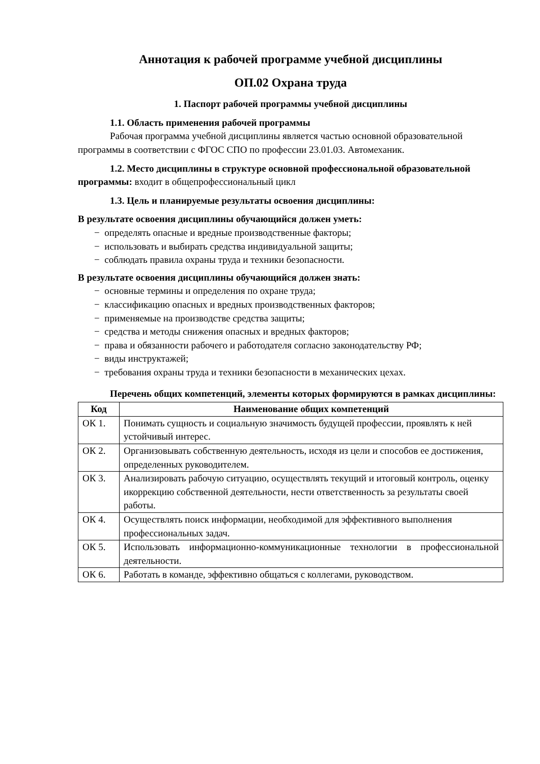Аннотация к рабочей программе учебной дисциплины
ОП.02 Охрана труда
1. Паспорт рабочей программы учебной дисциплины
1.1. Область применения рабочей программы
Рабочая программа учебной дисциплины является частью основной образовательной программы в соответствии с ФГОС СПО по профессии 23.01.03. Автомеханик.
1.2. Место дисциплины в структуре основной профессиональной образовательной программы: входит в общепрофессиональный цикл
1.3. Цель и планируемые результаты освоения дисциплины:
В результате освоения дисциплины обучающийся должен уметь:
− определять опасные и вредные производственные факторы;
− использовать и выбирать средства индивидуальной защиты;
− соблюдать правила охраны труда и техники безопасности.
В результате освоения дисциплины обучающийся должен знать:
− основные термины и определения по охране труда;
− классификацию опасных и вредных производственных факторов;
− применяемые на производстве средства защиты;
− средства и методы снижения опасных и вредных факторов;
− права и обязанности рабочего и работодателя согласно законодательству РФ;
− виды инструктажей;
− требования охраны труда и техники безопасности в механических цехах.
Перечень общих компетенций, элементы которых формируются в рамках дисциплины:
| Код | Наименование общих компетенций |
| --- | --- |
| ОК 1. | Понимать сущность и социальную значимость будущей профессии, проявлять к ней устойчивый интерес. |
| ОК 2. | Организовывать собственную деятельность, исходя из цели и способов ее достижения, определенных руководителем. |
| ОК 3. | Анализировать рабочую ситуацию, осуществлять текущий и итоговый контроль, оценку икоррекцию собственной деятельности, нести ответственность за результаты своей работы. |
| ОК 4. | Осуществлять поиск информации, необходимой для эффективного выполнения профессиональных задач. |
| ОК 5. | Использовать информационно-коммуникационные технологии в профессиональной деятельности. |
| ОК 6. | Работать в команде, эффективно общаться с коллегами, руководством. |